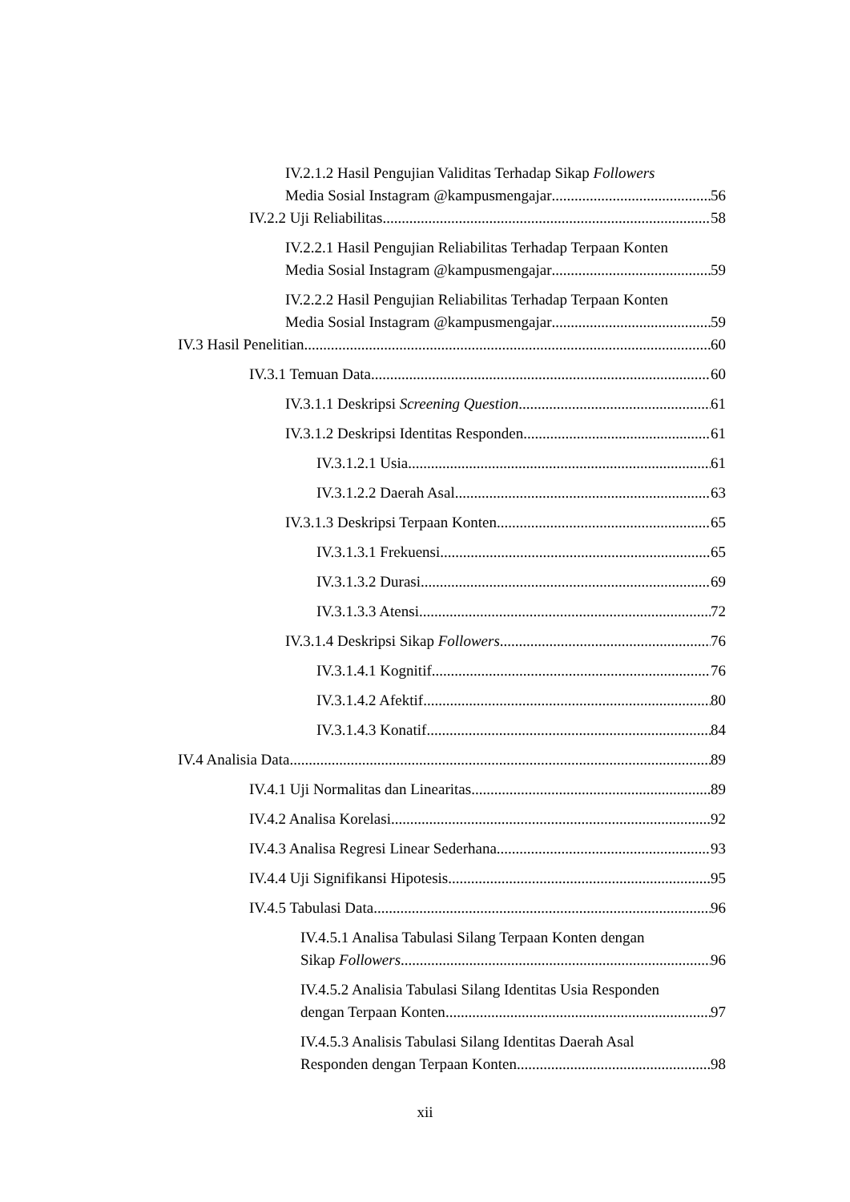IV.2.1.2 Hasil Pengujian Validitas Terhadap Sikap Followers
Media Sosial Instagram @kampusmengajar 56
IV.2.2 Uji Reliabilitas 58
IV.2.2.1 Hasil Pengujian Reliabilitas Terhadap Terpaan Konten
Media Sosial Instagram @kampusmengajar 59
IV.2.2.2 Hasil Pengujian Reliabilitas Terhadap Terpaan Konten
Media Sosial Instagram @kampusmengajar 59
IV.3 Hasil Penelitian 60
IV.3.1 Temuan Data 60
IV.3.1.1 Deskripsi Screening Question 61
IV.3.1.2 Deskripsi Identitas Responden 61
IV.3.1.2.1 Usia 61
IV.3.1.2.2 Daerah Asal 63
IV.3.1.3 Deskripsi Terpaan Konten 65
IV.3.1.3.1 Frekuensi 65
IV.3.1.3.2 Durasi 69
IV.3.1.3.3 Atensi 72
IV.3.1.4 Deskripsi Sikap Followers 76
IV.3.1.4.1 Kognitif 76
IV.3.1.4.2 Afektif 80
IV.3.1.4.3 Konatif 84
IV.4 Analisia Data 89
IV.4.1 Uji Normalitas dan Linearitas 89
IV.4.2 Analisa Korelasi 92
IV.4.3 Analisa Regresi Linear Sederhana 93
IV.4.4 Uji Signifikansi Hipotesis 95
IV.4.5 Tabulasi Data 96
IV.4.5.1 Analisa Tabulasi Silang Terpaan Konten dengan
Sikap Followers 96
IV.4.5.2 Analisia Tabulasi Silang Identitas Usia Responden
dengan Terpaan Konten 97
IV.4.5.3 Analisis Tabulasi Silang Identitas Daerah Asal
Responden dengan Terpaan Konten 98
xii